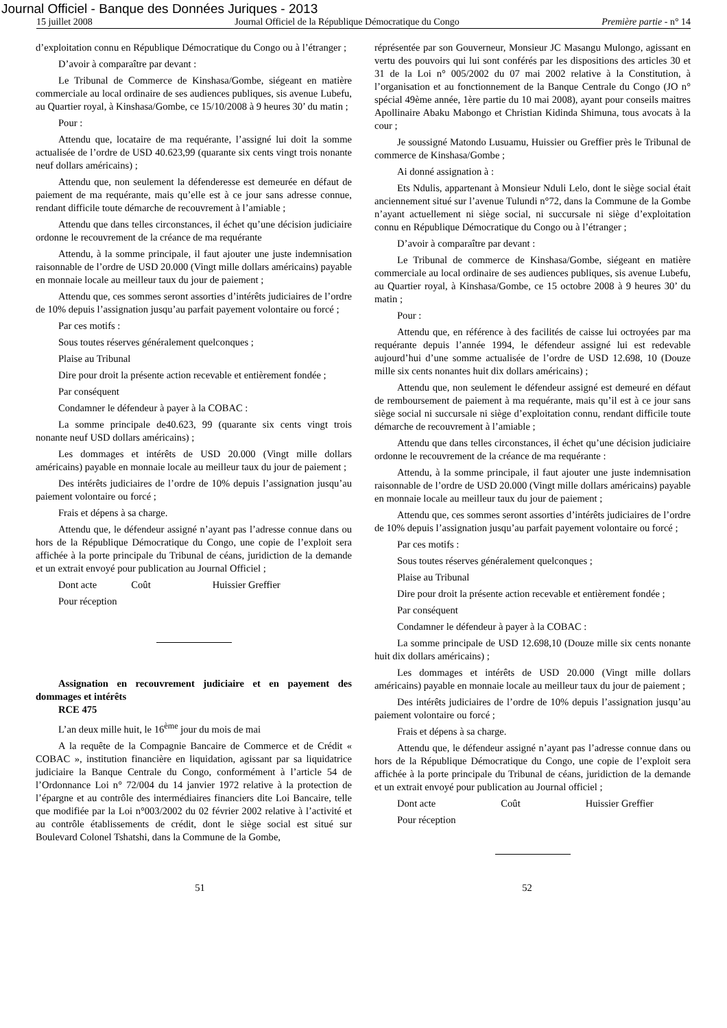Journal Officiel - Banque des Données Juriques - 2013
15 juillet 2008 Journal Officiel de la République Démocratique du Congo Première partie - n° 14
d’exploitation connu en République Démocratique du Congo ou à l’étranger ;
D’avoir à comparaître par devant :
Le Tribunal de Commerce de Kinshasa/Gombe, siégeant en matière commerciale au local ordinaire de ses audiences publiques, sis avenue Lubefu, au Quartier royal, à Kinshasa/Gombe, ce 15/10/2008 à 9 heures 30’ du matin ;
Pour :
Attendu que, locataire de ma requérante, l’assigné lui doit la somme actualisée de l’ordre de USD 40.623,99 (quarante six cents vingt trois nonante neuf dollars américains) ;
Attendu que, non seulement la défenderesse est demeurée en défaut de paiement de ma requérante, mais qu’elle est à ce jour sans adresse connue, rendant difficile toute démarche de recouvrement à l’amiable ;
Attendu que dans telles circonstances, il échet qu’une décision judiciaire ordonne le recouvrement de la créance de ma requérante
Attendu, à la somme principale, il faut ajouter une juste indemnisation raisonnable de l’ordre de USD 20.000 (Vingt mille dollars américains) payable en monnaie locale au meilleur taux du jour de paiement ;
Attendu que, ces sommes seront assorties d’intérêts judiciaires de l’ordre de 10% depuis l’assignation jusqu’au parfait payement volontaire ou forcé ;
Par ces motifs :
Sous toutes réserves généralement quelconques ;
Plaise au Tribunal
Dire pour droit la présente action recevable et entièrement fondée ;
Par conséquent
Condamner le défendeur à payer à la COBAC :
La somme principale de40.623, 99 (quarante six cents vingt trois nonante neuf USD dollars américains) ;
Les dommages et intérêts de USD 20.000 (Vingt mille dollars américains) payable en monnaie locale au meilleur taux du jour de paiement ;
Des intérêts judiciaires de l’ordre de 10% depuis l’assignation jusqu’au paiement volontaire ou forcé ;
Frais et dépens à sa charge.
Attendu que, le défendeur assigné n’ayant pas l’adresse connue dans ou hors de la République Démocratique du Congo, une copie de l’exploit sera affichée à la porte principale du Tribunal de céans, juridiction de la demande et un extrait envoyé pour publication au Journal Officiel ;
Dont acte Coût Huissier Greffier
Pour réception
Assignation en recouvrement judiciaire et en payement des dommages et intérêts
RCE 475
L’an deux mille huit, le 16<sup>ème</sup> jour du mois de mai
A la requête de la Compagnie Bancaire de Commerce et de Crédit « COBAC », institution financière en liquidation, agissant par sa liquidatrice judiciaire la Banque Centrale du Congo, conformément à l’article 54 de l’Ordonnance Loi n° 72/004 du 14 janvier 1972 relative à la protection de l’épargne et au contrôle des intermédiaires financiers dite Loi Bancaire, telle que modifiée par la Loi n°003/2002 du 02 février 2002 relative à l’activité et au contrôle établissements de crédit, dont le siège social est situé sur Boulevard Colonel Tshatshi, dans la Commune de la Gombe,
réprésentée par son Gouverneur, Monsieur JC Masangu Mulongo, agissant en vertu des pouvoirs qui lui sont conférés par les dispositions des articles 30 et 31 de la Loi n° 005/2002 du 07 mai 2002 relative à la Constitution, à l’organisation et au fonctionnement de la Banque Centrale du Congo (JO n° spécial 49ème année, 1ère partie du 10 mai 2008), ayant pour conseils maitres Apollinaire Abaku Mabongo et Christian Kidinda Shimuna, tous avocats à la cour ;
Je soussigné Matondo Lusuamu, Huissier ou Greffier près le Tribunal de commerce de Kinshasa/Gombe ;
Ai donné assignation à :
Ets Ndulis, appartenant à Monsieur Nduli Lelo, dont le siège social était anciennement situé sur l’avenue Tulundi n°72, dans la Commune de la Gombe n’ayant actuellement ni siège social, ni succursale ni siège d’exploitation connu en République Démocratique du Congo ou à l’étranger ;
D’avoir à comparaître par devant :
Le Tribunal de commerce de Kinshasa/Gombe, siégeant en matière commerciale au local ordinaire de ses audiences publiques, sis avenue Lubefu, au Quartier royal, à Kinshasa/Gombe, ce 15 octobre 2008 à 9 heures 30’ du matin ;
Pour :
Attendu que, en référence à des facilités de caisse lui octroyées par ma requérante depuis l’année 1994, le défendeur assigné lui est redevable aujourd’hui d’une somme actualisée de l’ordre de USD 12.698, 10 (Douze mille six cents nonantes huit dix dollars américains) ;
Attendu que, non seulement le défendeur assigné est demeuré en défaut de remboursement de paiement à ma requérante, mais qu’il est à ce jour sans siège social ni succursale ni siège d’exploitation connu, rendant difficile toute démarche de recouvrement à l’amiable ;
Attendu que dans telles circonstances, il échet qu’une décision judiciaire ordonne le recouvrement de la créance de ma requérante :
Attendu, à la somme principale, il faut ajouter une juste indemnisation raisonnable de l’ordre de USD 20.000 (Vingt mille dollars américains) payable en monnaie locale au meilleur taux du jour de paiement ;
Attendu que, ces sommes seront assorties d’intérêts judiciaires de l’ordre de 10% depuis l’assignation jusqu’au parfait payement volontaire ou forcé ;
Par ces motifs :
Sous toutes réserves généralement quelconques ;
Plaise au Tribunal
Dire pour droit la présente action recevable et entièrement fondée ;
Par conséquent
Condamner le défendeur à payer à la COBAC :
La somme principale de USD 12.698,10 (Douze mille six cents nonante huit dix dollars américains) ;
Les dommages et intérêts de USD 20.000 (Vingt mille dollars américains) payable en monnaie locale au meilleur taux du jour de paiement ;
Des intérêts judiciaires de l’ordre de 10% depuis l’assignation jusqu’au paiement volontaire ou forcé ;
Frais et dépens à sa charge.
Attendu que, le défendeur assigné n’ayant pas l’adresse connue dans ou hors de la République Démocratique du Congo, une copie de l’exploit sera affichée à la porte principale du Tribunal de céans, juridiction de la demande et un extrait envoyé pour publication au Journal officiel ;
Dont acte Coût Huissier Greffier
Pour réception
51 52